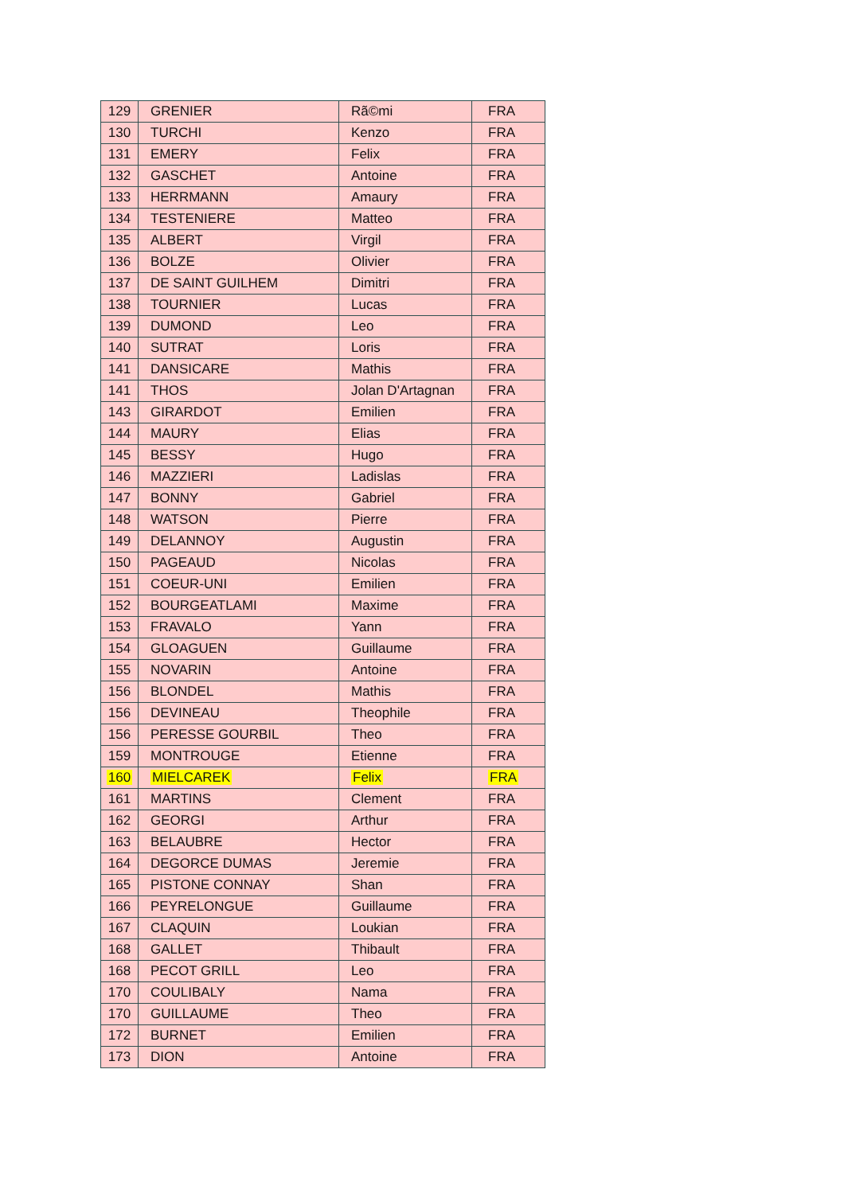| 129 | GRENIER | Rã©mi | FRA |
| 130 | TURCHI | Kenzo | FRA |
| 131 | EMERY | Felix | FRA |
| 132 | GASCHET | Antoine | FRA |
| 133 | HERRMANN | Amaury | FRA |
| 134 | TESTENIERE | Matteo | FRA |
| 135 | ALBERT | Virgil | FRA |
| 136 | BOLZE | Olivier | FRA |
| 137 | DE SAINT GUILHEM | Dimitri | FRA |
| 138 | TOURNIER | Lucas | FRA |
| 139 | DUMOND | Leo | FRA |
| 140 | SUTRAT | Loris | FRA |
| 141 | DANSICARE | Mathis | FRA |
| 141 | THOS | Jolan D'Artagnan | FRA |
| 143 | GIRARDOT | Emilien | FRA |
| 144 | MAURY | Elias | FRA |
| 145 | BESSY | Hugo | FRA |
| 146 | MAZZIERI | Ladislas | FRA |
| 147 | BONNY | Gabriel | FRA |
| 148 | WATSON | Pierre | FRA |
| 149 | DELANNOY | Augustin | FRA |
| 150 | PAGEAUD | Nicolas | FRA |
| 151 | COEUR-UNI | Emilien | FRA |
| 152 | BOURGEATLAMI | Maxime | FRA |
| 153 | FRAVALO | Yann | FRA |
| 154 | GLOAGUEN | Guillaume | FRA |
| 155 | NOVARIN | Antoine | FRA |
| 156 | BLONDEL | Mathis | FRA |
| 156 | DEVINEAU | Theophile | FRA |
| 156 | PERESSE GOURBIL | Theo | FRA |
| 159 | MONTROUGE | Etienne | FRA |
| 160 | MIELCAREK | Felix | FRA |
| 161 | MARTINS | Clement | FRA |
| 162 | GEORGI | Arthur | FRA |
| 163 | BELAUBRE | Hector | FRA |
| 164 | DEGORCE DUMAS | Jeremie | FRA |
| 165 | PISTONE CONNAY | Shan | FRA |
| 166 | PEYRELONGUE | Guillaume | FRA |
| 167 | CLAQUIN | Loukian | FRA |
| 168 | GALLET | Thibault | FRA |
| 168 | PECOT GRILL | Leo | FRA |
| 170 | COULIBALY | Nama | FRA |
| 170 | GUILLAUME | Theo | FRA |
| 172 | BURNET | Emilien | FRA |
| 173 | DION | Antoine | FRA |